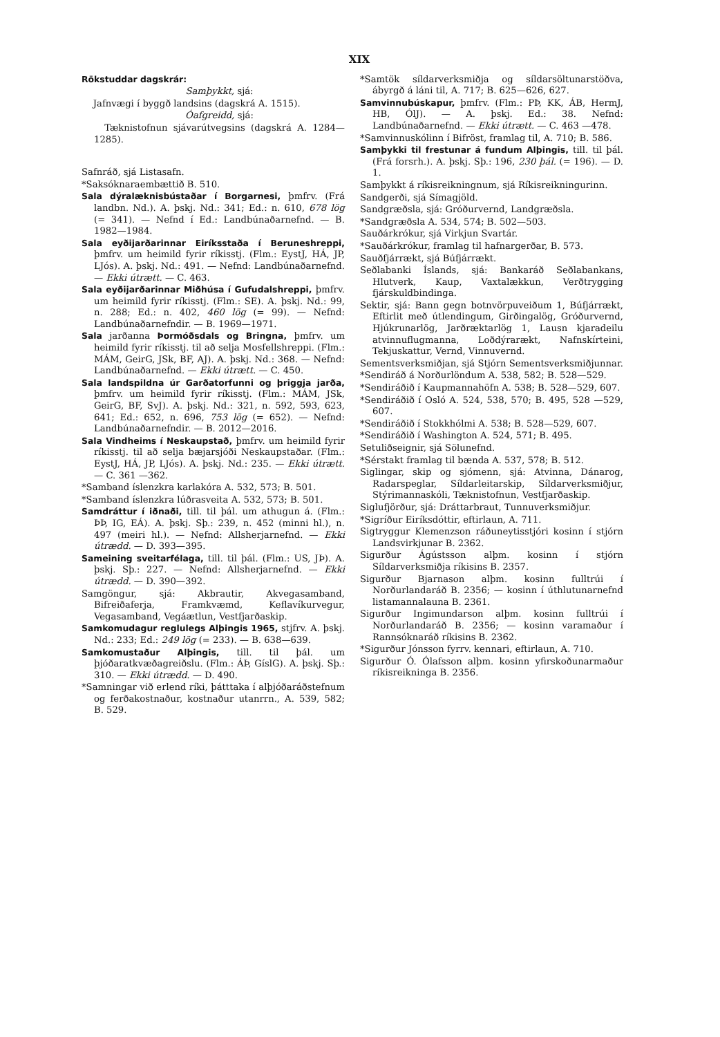XIX
Rökstuddar dagskrár:
Samþykkt, sjá:
Jafnvægi í byggð landsins (dagskrá A. 1515).
Óafgreidd, sjá:
Tæknistofnun sjávarútvegsins (dagskrá A. 1284—1285).
Safnráð, sjá Listasafn.
*Saksóknaraembættið B. 510.
Sala dýralæknisbústaðar í Borgarnesi, þmfrv. (Frá landbn. Nd.). A. þskj. Nd.: 341; Ed.: n. 610, 678 lög (= 341). — Nefnd í Ed.: Landbúnaðarnefnd. — B. 1982—1984.
Sala eyðijarðarinnar Eiríksstaða í Beruneshreppi, þmfrv. um heimild fyrir ríkisstj. (Flm.: EystJ, HÁ, JP, LJós). A. þskj. Nd.: 491. — Nefnd: Landbúnaðarnefnd. — Ekki útrætt. — C. 463.
Sala eyðijarðarinnar Miðhúsa í Gufudalshreppi, þmfrv. um heimild fyrir ríkisstj. (Flm.: SE). A. þskj. Nd.: 99, n. 288; Ed.: n. 402, 460 lög (= 99). — Nefnd: Landbúnaðarnefndir. — B. 1969—1971.
Sala jarðanna Þormóðsdals og Bringna, þmfrv. um heimild fyrir ríkisstj. til að selja Mosfellshreppi. (Flm.: MÁM, GeirG, JSk, BF, AJ). A. þskj. Nd.: 368. — Nefnd: Landbúnaðarnefnd. — Ekki útrætt. — C. 450.
Sala landspildna úr Garðatorfunni og þriggja jarða, þmfrv. um heimild fyrir ríkisstj. (Flm.: MÁM, JSk, GeirG, BF, SvJ). A. þskj. Nd.: 321, n. 592, 593, 623, 641; Ed.: 652, n. 696, 753 lög (= 652). — Nefnd: Landbúnaðarnefndir. — B. 2012—2016.
Sala Vindheims í Neskaupstað, þmfrv. um heimild fyrir ríkisstj. til að selja bæjarsjóði Neskaupstaðar. (Flm.: EystJ, HÁ, JP, LJós). A. þskj. Nd.: 235. — Ekki útrætt. — C. 361 —362.
*Samband íslenzkra karlakóra A. 532, 573; B. 501.
*Samband íslenzkra lúðrasveita A. 532, 573; B. 501.
Samdráttur í iðnaði, till. til þál. um athugun á. (Flm.: ÞÞ, IG, EÁ). A. þskj. Sþ.: 239, n. 452 (minni hl.), n. 497 (meiri hl.). — Nefnd: Allsherjarnefnd. — Ekki útrædd. — D. 393—395.
Sameining sveitarfélaga, till. til þál. (Flm.: US, JÞ). A. þskj. Sþ.: 227. — Nefnd: Allsherjarnefnd. — Ekki útrædd. — D. 390—392.
Samgöngur, sjá: Akbrautir, Akvegasamband, Bifreiðaferja, Framkvæmd, Keflavíkurvegur, Vegasamband, Vegáætlun, Vestfjarðaskip.
Samkomudagur reglulegs Alþingis 1965, stjfrv. A. þskj. Nd.: 233; Ed.: 249 lög (= 233). — B. 638—639.
Samkomustaður Alþingis, till. til þál. um þjóðaratkvæðagreiðslu. (Flm.: ÁÞ, GíslG). A. þskj. Sþ.: 310. — Ekki útrædd. — D. 490.
*Samningar við erlend ríki, þátttaka í alþjóðaráðstefnum og ferðakostnaður, kostnaður utanrrn., A. 539, 582; B. 529.
*Samtök síldarverksmiðja og síldarsöltunarstöðva, ábyrgð á láni til, A. 717; B. 625—626, 627.
Samvinnubúskapur, þmfrv. (Flm.: PÞ, KK, ÁB, HermJ, HB, ÓlJ). — A. þskj. Ed.: 38. Nefnd: Landbúnaðarnefnd. — Ekki útrætt. — C. 463 —478.
*Samvinnuskólinn í Bifröst, framlag til, A. 710; B. 586.
Samþykki til frestunar á fundum Alþingis, till. til þál. (Frá forsrh.). A. þskj. Sþ.: 196, 230 þál. (= 196). — D. 1.
Samþykkt á ríkisreikningnum, sjá Ríkisreikningurinn.
Sandgerði, sjá Símagjöld.
Sandgræðsla, sjá: Gróðurvernd, Landgræðsla.
*Sandgræðsla A. 534, 574; B. 502—503.
Sauðárkrókur, sjá Virkjun Svartár.
*Sauðárkrókur, framlag til hafnargerðar, B. 573.
Sauðfjárrækt, sjá Búfjárrækt.
Seðlabanki Íslands, sjá: Bankaráð Seðlabankans, Hlutverk, Kaup, Vaxtalækkun, Verðtrygging fjárskuldbindinga.
Sektir, sjá: Bann gegn botnvörpuveiðum 1, Búfjárrækt, Eftirlit með útlendingum, Girðingalög, Gróðurvernd, Hjúkrunarlög, Jarðræktarlög 1, Lausn kjaradeilu atvinnuflugmanna, Loðdýrarækt, Nafnskírteini, Tekjuskattur, Vernd, Vinnuvernd.
Sementsverksmiðjan, sjá Stjórn Sementsverksmiðjunnar.
*Sendiráð á Norðurlöndum A. 538, 582; B. 528—529.
*Sendiráðið í Kaupmannahöfn A. 538; B. 528—529, 607.
*Sendiráðið í Osló A. 524, 538, 570; B. 495, 528 —529, 607.
*Sendiráðið í Stokkhólmi A. 538; B. 528—529, 607.
*Sendiráðið í Washington A. 524, 571; B. 495.
Setuliðseignir, sjá Sölunefnd.
*Sérstakt framlag til bænda A. 537, 578; B. 512.
Siglingar, skip og sjómenn, sjá: Atvinna, Dánarog, Radarspeglar, Síldarleitarskip, Síldarverksmiðjur, Stýrimannaskóli, Tæknistofnun, Vestfjarðaskip.
Siglufjörður, sjá: Dráttarbraut, Tunnuverksmiðjur.
*Sigríður Eiríksdóttir, eftirlaun, A. 711.
Sigtryggur Klemenzson ráðuneytisstjóri kosinn í stjórn Landsvirkjunar B. 2362.
Sigurður Ágústsson alþm. kosinn í stjórn Síldarverksmiðja ríkisins B. 2357.
Sigurður Bjarnason alþm. kosinn fulltrúi í Norðurlandaráð B. 2356; — kosinn í úthlutunarnefnd listamannalauna B. 2361.
Sigurður Ingimundarson alþm. kosinn fulltrúi í Norðurlandaráð B. 2356; — kosinn varamaður í Rannsóknaráð ríkisins B. 2362.
*Sigurður Jónsson fyrrv. kennari, eftirlaun, A. 710.
Sigurður Ó. Ólafsson alþm. kosinn yfirskoðunarmaður ríkisreikninga B. 2356.